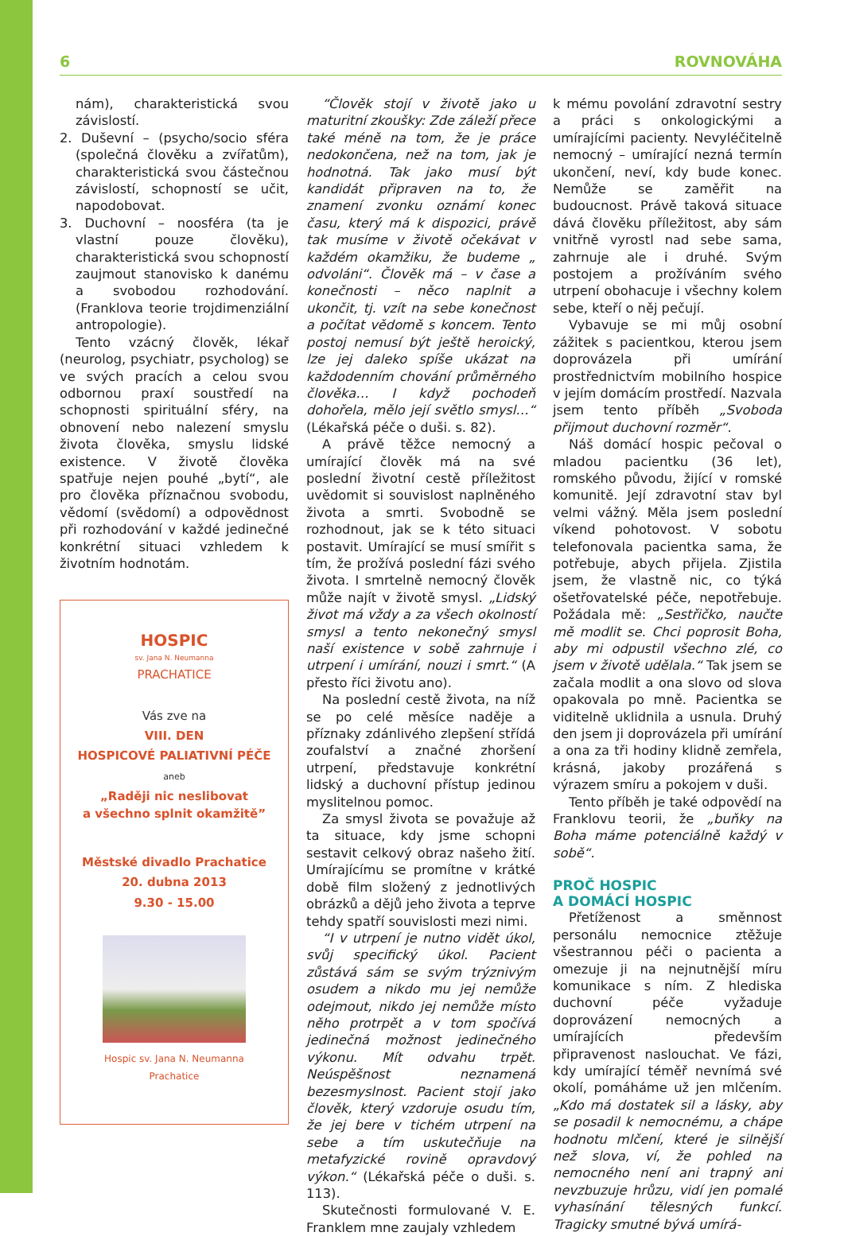6 ROVNOVÁHA
nám), charakteristická svou závislostí.
2. Duševní – (psycho/socio sféra (společná člověku a zvířatům), charakteristická svou částečnou závislostí, schopností se učit, napodobovat.
3. Duchovní – noosféra (ta je vlastní pouze člověku), charakteristická svou schopností zaujmout stanovisko k danému a svobodou rozhodování. (Franklova teorie trojdimenziální antropologie).
Tento vzácný člověk, lékař (neurolog, psychiatr, psycholog) se ve svých pracích a celou svou odbornou praxí soustředí na schopnosti spirituální sféry, na obnovení nebo nalezení smyslu života člověka, smyslu lidské existence. V životě člověka spatřuje nejen pouhé „bytí“, ale pro člověka příznačnou svobodu, vědomí (svědomí) a odpovědnost při rozhodování v každé jedinečné konkrétní situaci vzhledem k životním hodnotám.
HOSPIC
sv. Jana N. Neumanna
PRACHATICE
Vás zve na
VIII. DEN
HOSPICOVÉ PALIATIVNÍ PÉČE
aneb
„Raději nic neslibovat
a všechno splnit okamžitě”
Městské divadlo Prachatice
20. dubna 2013
9.30 - 15.00
Hospic sv. Jana N. Neumanna
Prachatice
“Člověk stojí v životě jako u maturitní zkoušky: Zde záleží přece také méně na tom, že je práce nedokončena, než na tom, jak je hodnotná. Tak jako musí být kandidát připraven na to, že znamení zvonku oznámí konec času, který má k dispozici, právě tak musíme v životě očekávat v každém okamžiku, že budeme „ odvoláni“. Člověk má – v čase a konečnosti – něco naplnit a ukončit, tj. vzít na sebe konečnost a počítat vědomě s koncem. Tento postoj nemusí být ještě heroický, lze jej daleko spíše ukázat na každodenním chování průměrného člověka… I když pochodeň dohořela, mělo její světlo smysl…“ (Lékařská péče o duši. s. 82).
A právě těžce nemocný a umírající člověk má na své poslední životní cestě příležitost uvědomit si souvislost naplněného života a smrti. Svobodně se rozhodnout, jak se k této situaci postavit. Umírající se musí smířit s tím, že prožívá poslední fázi svého života. I smrtelně nemocný člověk může najít v životě smysl. „Lidský život má vždy a za všech okolností smysl a tento nekonečný smysl naší existence v sobě zahrnuje i utrpení i umírání, nouzi i smrt.“ (A přesto říci životu ano).
Na poslední cestě života, na níž se po celé měsíce naděje a příznaky zdánlivého zlepšení střídá zoufalství a značné zhoršení utrpení, představuje konkrétní lidský a duchovní přístup jedinou myslitelnou pomoc.
Za smysl života se považuje až ta situace, kdy jsme schopni sestavit celkový obraz našeho žití. Umírajícímu se promítne v krátké době film složený z jednotlivých obrázků a dějů jeho života a teprve tehdy spatří souvislosti mezi nimi.
“I v utrpení je nutno vidět úkol, svůj specifický úkol. Pacient zůstává sám se svým trýznivým osudem a nikdo mu jej nemůže odejmout, nikdo jej nemůže místo něho protrpět a v tom spočívá jedinečná možnost jedinečného výkonu. Mít odvahu trpět. Neúspěšnost neznamená bezesmyslnost. Pacient stojí jako člověk, který vzdoruje osudu tím, že jej bere v tichém utrpení na sebe a tím uskutečňuje na metafyzické rovině opravdový výkon.“ (Lékařská péče o duši. s. 113).
Skutečnosti formulované V. E. Franklem mne zaujaly vzhledem
k mému povolání zdravotní sestry a práci s onkologickými a umírajícími pacienty. Nevyléčitelně nemocný – umírající nezná termín ukončení, neví, kdy bude konec. Nemůže se zaměřit na budoucnost. Právě taková situace dává člověku příležitost, aby sám vnitřně vyrostl nad sebe sama, zahrnuje ale i druhé. Svým postojem a prožíváním svého utrpení obohacuje i všechny kolem sebe, kteří o něj pečují.
Vybavuje se mi můj osobní zážitek s pacientkou, kterou jsem doprovázela při umírání prostřednictvím mobilního hospice v jejím domácím prostředí. Nazvala jsem tento příběh „Svoboda přijmout duchovní rozměr“.
Náš domácí hospic pečoval o mladou pacientku (36 let), romského původu, žijící v romské komunitě. Její zdravotní stav byl velmi vážný. Měla jsem poslední víkend pohotovost. V sobotu telefonovala pacientka sama, že potřebuje, abych přijela. Zjistila jsem, že vlastně nic, co týká ošetřovatelské péče, nepotřebuje. Požádala mě: „Sestřičko, naučte mě modlit se. Chci poprosit Boha, aby mi odpustil všechno zlé, co jsem v životě udělala.“ Tak jsem se začala modlit a ona slovo od slova opakovala po mně. Pacientka se viditelně uklidnila a usnula. Druhý den jsem ji doprovázela při umírání a ona za tři hodiny klidně zemřela, krásná, jakoby prozářená s výrazem smíru a pokojem v duši.
Tento příběh je také odpovědí na Franklovu teorii, že „buňky na Boha máme potenciálně každý v sobě“.
PROČ HOSPIC
A DOMÁCÍ HOSPIC
Přetíženost a směnnost personálu nemocnice ztěžuje všestrannou péči o pacienta a omezuje ji na nejnutnější míru komunikace s ním. Z hlediska duchovní péče vyžaduje doprovázení nemocných a umírajících především připravenost naslouchat. Ve fázi, kdy umírající téměř nevnímá své okolí, pomáháme už jen mlčením. „Kdo má dostatek sil a lásky, aby se posadil k nemocnému, a chápe hodnotu mlčení, které je silnější než slova, ví, že pohled na nemocného není ani trapný ani nevzbuzuje hrůzu, vidí jen pomalé vyhasínání tělesných funkcí. Tragicky smutné bývá umírá-